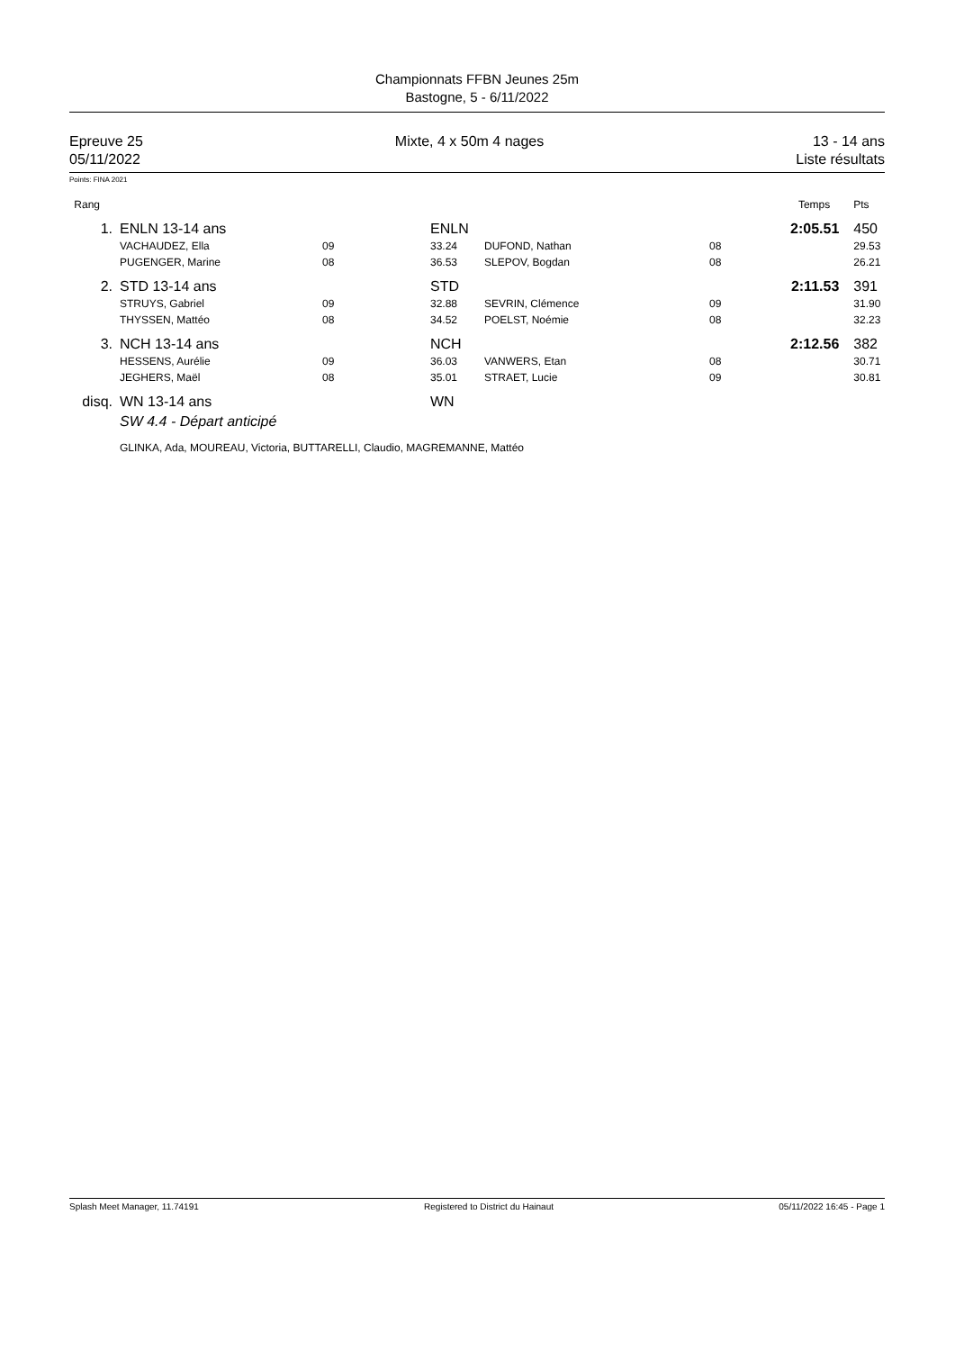Championnats FFBN Jeunes 25m
Bastogne, 5 - 6/11/2022
Epreuve 25
05/11/2022
Mixte, 4 x 50m 4 nages 13 - 14 ans
Liste résultats
Points: FINA 2021
| Rang | | | | | | | Temps | Pts |
| --- | --- | --- | --- | --- | --- | --- | --- | --- |
| 1. | | ENLN 13-14 ans | | ENLN | | | 2:05.51 | 450 |
| | | VACHAUDEZ, Ella | 09 | 33.24 | DUFOND, Nathan | 08 | | 29.53 |
| | | PUGENGER, Marine | 08 | 36.53 | SLEPOV, Bogdan | 08 | | 26.21 |
| 2. | | STD 13-14 ans | | STD | | | 2:11.53 | 391 |
| | | STRUYS, Gabriel | 09 | 32.88 | SEVRIN, Clémence | 09 | | 31.90 |
| | | THYSSEN, Mattéo | 08 | 34.52 | POELST, Noémie | 08 | | 32.23 |
| 3. | | NCH 13-14 ans | | NCH | | | 2:12.56 | 382 |
| | | HESSENS, Aurélie | 09 | 36.03 | VANWERS, Etan | 08 | | 30.71 |
| | | JEGHERS, Maël | 08 | 35.01 | STRAET, Lucie | 09 | | 30.81 |
| disq. | | WN 13-14 ans | | WN | | | | |
| | | SW 4.4 - Départ anticipé | | | | | | |
| | | GLINKA, Ada, MOUREAU, Victoria, BUTTARELLI, Claudio, MAGREMANNE, Mattéo | | | | | | |
Splash Meet Manager, 11.74191 Registered to District du Hainaut 05/11/2022 16:45 - Page 1